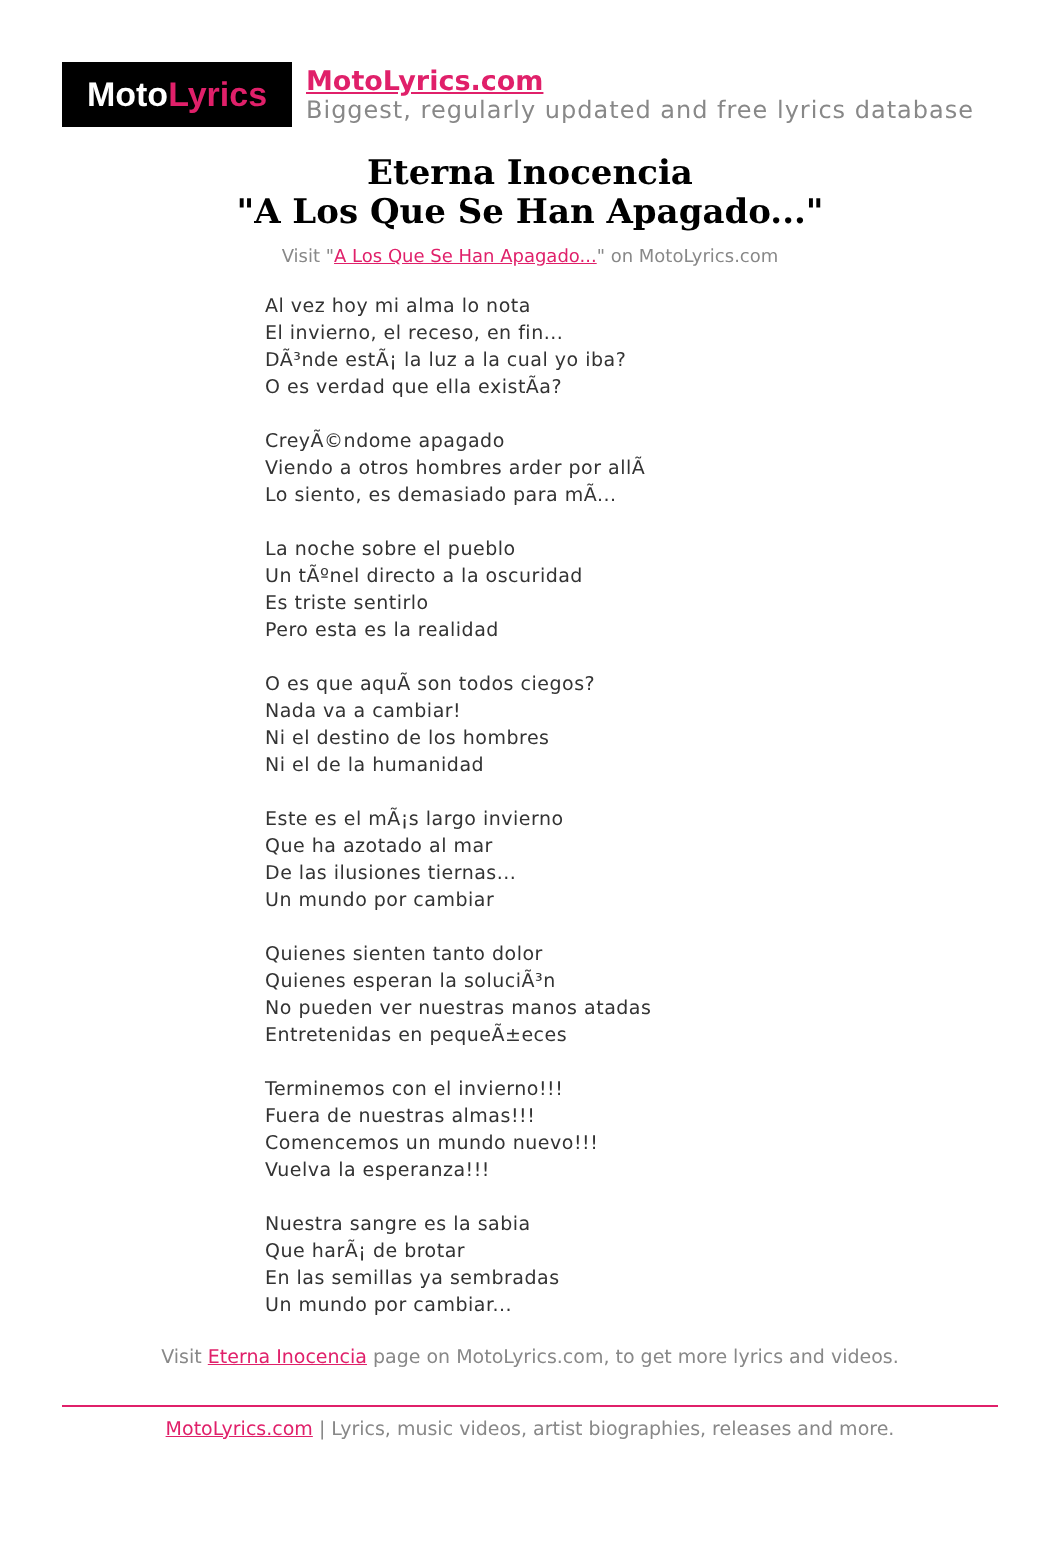Moto Lyrics
MotoLyrics.com
Biggest, regularly updated and free lyrics database
Eterna Inocencia
"A Los Que Se Han Apagado..."
Visit "A Los Que Se Han Apagado..." on MotoLyrics.com
Al vez hoy mi alma lo nota
El invierno, el receso, en fin...
DÃ³nde estÃ¡ la luz a la cual yo iba?
O es verdad que ella existÃa?
CreyÃ©ndome apagado
Viendo a otros hombres arder por allÃ
Lo siento, es demasiado para mÃ...
La noche sobre el pueblo
Un tÃºnel directo a la oscuridad
Es triste sentirlo
Pero esta es la realidad
O es que aquÃ son todos ciegos?
Nada va a cambiar!
Ni el destino de los hombres
Ni el de la humanidad
Este es el mÃ¡s largo invierno
Que ha azotado al mar
De las ilusiones tiernas...
Un mundo por cambiar
Quienes sienten tanto dolor
Quienes esperan la soluciÃ³n
No pueden ver nuestras manos atadas
Entretenidas en pequeÃ±eces
Terminemos con el invierno!!!
Fuera de nuestras almas!!!
Comencemos un mundo nuevo!!!
Vuelva la esperanza!!!
Nuestra sangre es la sabia
Que harÃ¡ de brotar
En las semillas ya sembradas
Un mundo por cambiar...
Visit Eterna Inocencia page on MotoLyrics.com, to get more lyrics and videos.
MotoLyrics.com | Lyrics, music videos, artist biographies, releases and more.